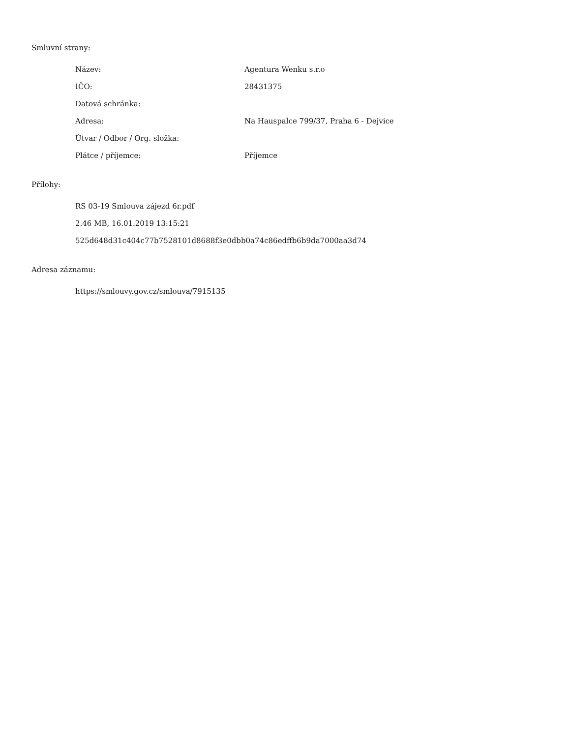Smluvní strany:
| Název: | Agentura Wenku s.r.o |
| IČO: | 28431375 |
| Datová schránka: | |
| Adresa: | Na Hauspalce 799/37, Praha 6 - Dejvice |
| Útvar / Odbor / Org. složka: | |
| Plátce / příjemce: | Příjemce |
Přílohy:
RS 03-19 Smlouva zájezd 6r.pdf
2.46 MB, 16.01.2019 13:15:21
525d648d31c404c77b7528101d8688f3e0dbb0a74c86edffb6b9da7000aa3d74
Adresa záznamu:
https://smlouvy.gov.cz/smlouva/7915135